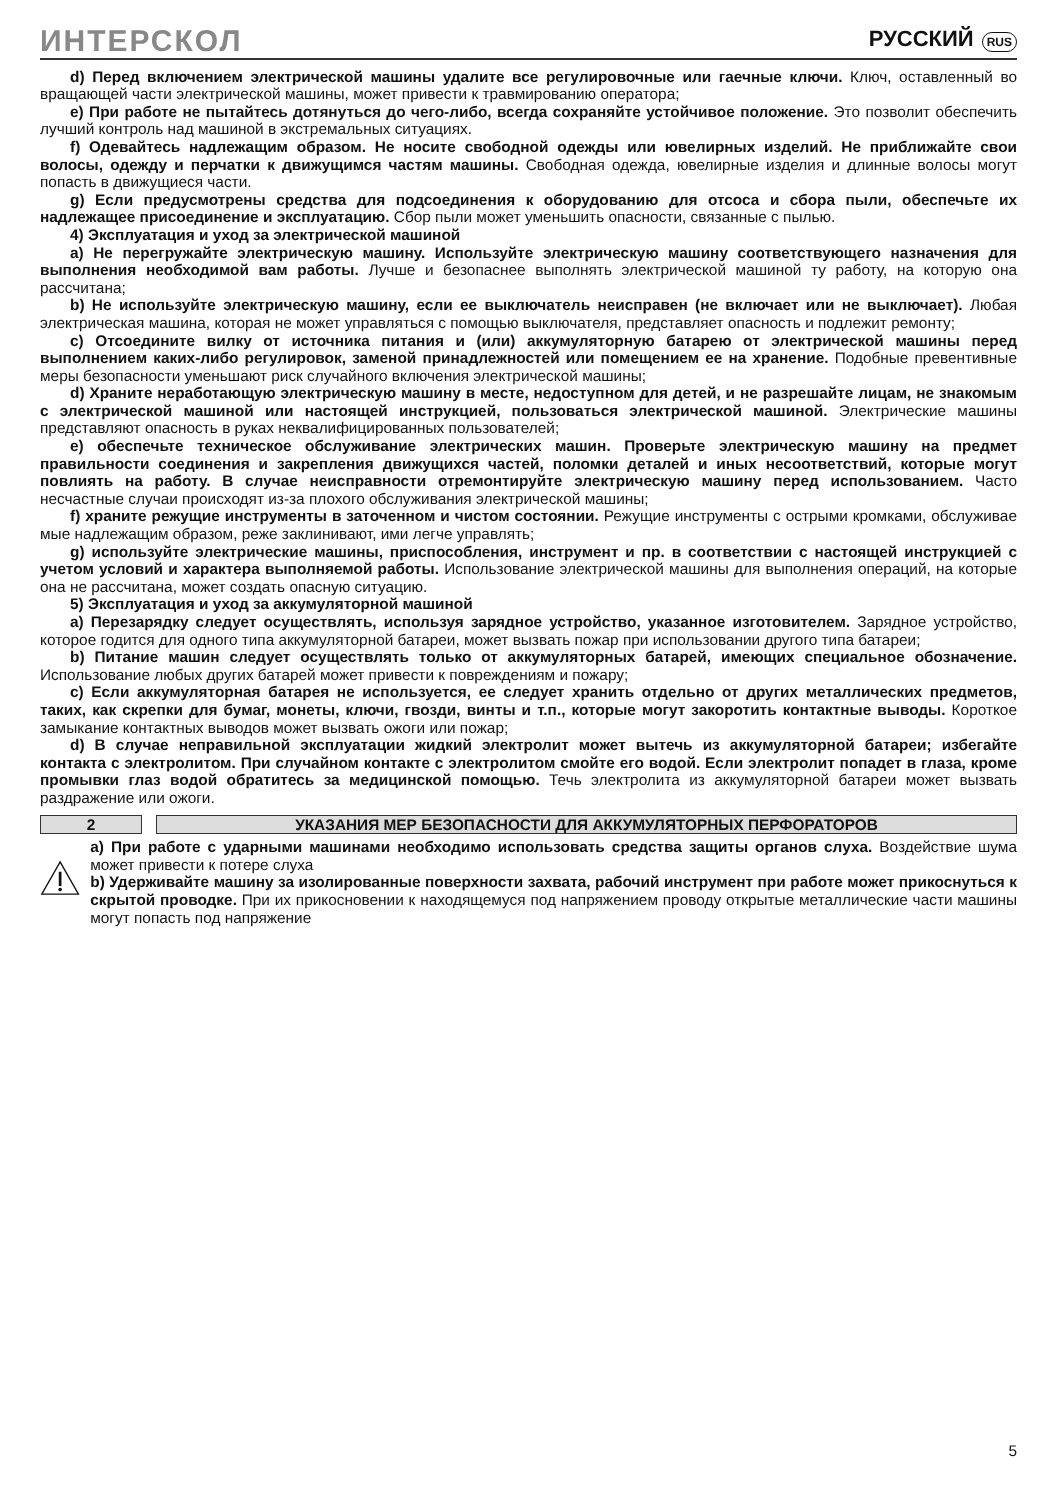ИНТЕРСКОЛ
РУССКИЙ RUS
d) Перед включением электрической машины удалите все регулировочные или гаечные ключи. Ключ, оставленный во вращающей части электрической машины, может привести к травмированию оператора;
e) При работе не пытайтесь дотянуться до чего-либо, всегда сохраняйте устойчивое положение. Это позволит обеспечить лучший контроль над машиной в экстремальных ситуациях.
f) Одевайтесь надлежащим образом. Не носите свободной одежды или ювелирных изделий. Не приближайте свои волосы, одежду и перчатки к движущимся частям машины. Свободная одежда, ювелирные изделия и длинные волосы могут попасть в движущиеся части.
g) Если предусмотрены средства для подсоединения к оборудованию для отсоса и сбора пыли, обеспечьте их надлежащее присоединение и эксплуатацию. Сбор пыли может уменьшить опасности, связанные с пылью.
4) Эксплуатация и уход за электрической машиной
a) Не перегружайте электрическую машину. Используйте электрическую машину соответствующего назначения для выполнения необходимой вам работы. Лучше и безопаснее выполнять электрической машиной ту работу, на которую она рассчитана;
b) Не используйте электрическую машину, если ее выключатель неисправен (не включает или не выключает). Любая электрическая машина, которая не может управляться с помощью выключателя, представляет опасность и подлежит ремонту;
c) Отсоедините вилку от источника питания и (или) аккумуляторную батарею от электрической машины перед выполнением каких-либо регулировок, заменой принадлежностей или помещением ее на хранение. Подобные превентивные меры безопасности уменьшают риск случайного включения электрической машины;
d) Храните неработающую электрическую машину в месте, недоступном для детей, и не разрешайте лицам, не знакомым с электрической машиной или настоящей инструкцией, пользоваться электрической машиной. Электрические машины представляют опасность в руках неквалифицированных пользователей;
e) обеспечьте техническое обслуживание электрических машин. Проверьте электрическую машину на предмет правильности соединения и закрепления движущихся частей, поломки деталей и иных несоответствий, которые могут повлиять на работу. В случае неисправности отремонтируйте электрическую машину перед использованием. Часто несчастные случаи происходят из-за плохого обслуживания электрической машины;
f) храните режущие инструменты в заточенном и чистом состоянии. Режущие инструменты с острыми кромками, обслуживае мые надлежащим образом, реже заклинивают, ими легче управлять;
g) используйте электрические машины, приспособления, инструмент и пр. в соответствии с настоящей инструкцией с учетом условий и характера выполняемой работы. Использование электрической машины для выполнения операций, на которые она не рассчитана, может создать опасную ситуацию.
5) Эксплуатация и уход за аккумуляторной машиной
a) Перезарядку следует осуществлять, используя зарядное устройство, указанное изготовителем. Зарядное устройство, которое годится для одного типа аккумуляторной батареи, может вызвать пожар при использовании другого типа батареи;
b) Питание машин следует осуществлять только от аккумуляторных батарей, имеющих специальное обозначение. Использование любых других батарей может привести к повреждениям и пожару;
c) Если аккумуляторная батарея не используется, ее следует хранить отдельно от других металлических предметов, таких, как скрепки для бумаг, монеты, ключи, гвозди, винты и т.п., которые могут закоротить контактные выводы. Короткое замыкание контактных выводов может вызвать ожоги или пожар;
d) В случае неправильной эксплуатации жидкий электролит может вытечь из аккумуляторной батареи; избегайте контакта с электролитом. При случайном контакте с электролитом смойте его водой. Если электролит попадет в глаза, кроме промывки глаз водой обратитесь за медицинской помощью. Течь электролита из аккумуляторной батареи может вызвать раздражение или ожоги.
2 УКАЗАНИЯ МЕР БЕЗОПАСНОСТИ ДЛЯ АККУМУЛЯТОРНЫХ ПЕРФОРАТОРОВ
a) При работе с ударными машинами необходимо использовать средства защиты органов слуха. Воздействие шума может привести к потере слуха
b) Удерживайте машину за изолированные поверхности захвата, рабочий инструмент при работе может прикоснуться к скрытой проводке. При их прикосновении к находящемуся под напряжением проводу открытые металлические части машины могут попасть под напряжение
5